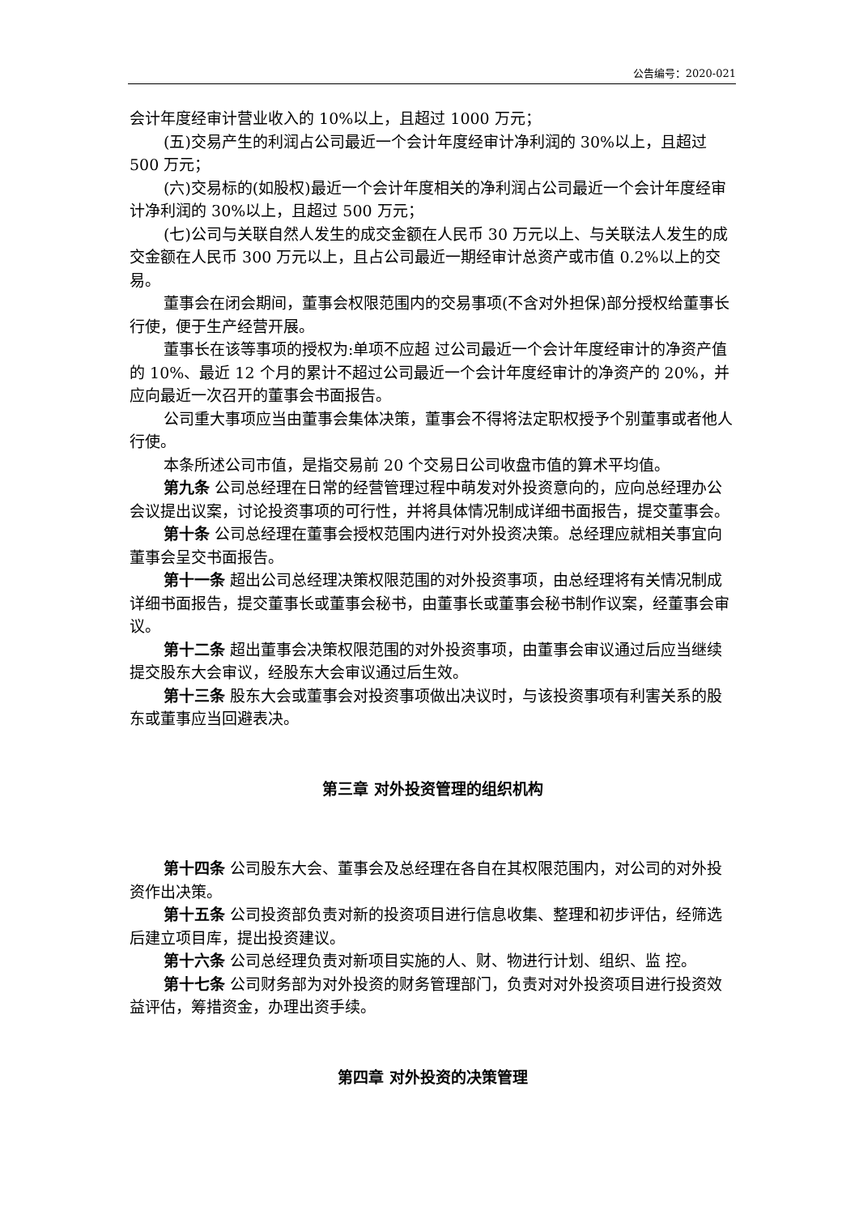公告编号：2020-021
会计年度经审计营业收入的 10%以上，且超过 1000 万元；
(五)交易产生的利润占公司最近一个会计年度经审计净利润的 30%以上，且超过 500 万元；
(六)交易标的(如股权)最近一个会计年度相关的净利润占公司最近一个会计年度经审计净利润的 30%以上，且超过 500 万元；
(七)公司与关联自然人发生的成交金额在人民币 30 万元以上、与关联法人发生的成交金额在人民币 300 万元以上，且占公司最近一期经审计总资产或市值 0.2%以上的交易。
董事会在闭会期间，董事会权限范围内的交易事项(不含对外担保)部分授权给董事长行使，便于生产经营开展。
董事长在该等事项的授权为:单项不应超 过公司最近一个会计年度经审计的净资产值的 10%、最近 12 个月的累计不超过公司最近一个会计年度经审计的净资产的 20%，并应向最近一次召开的董事会书面报告。
公司重大事项应当由董事会集体决策，董事会不得将法定职权授予个别董事或者他人行使。
本条所述公司市值，是指交易前 20 个交易日公司收盘市值的算术平均值。
第九条 公司总经理在日常的经营管理过程中萌发对外投资意向的，应向总经理办公会议提出议案，讨论投资事项的可行性，并将具体情况制成详细书面报告，提交董事会。
第十条 公司总经理在董事会授权范围内进行对外投资决策。总经理应就相关事宜向董事会呈交书面报告。
第十一条 超出公司总经理决策权限范围的对外投资事项，由总经理将有关情况制成详细书面报告，提交董事长或董事会秘书，由董事长或董事会秘书制作议案，经董事会审议。
第十二条 超出董事会决策权限范围的对外投资事项，由董事会审议通过后应当继续提交股东大会审议，经股东大会审议通过后生效。
第十三条 股东大会或董事会对投资事项做出决议时，与该投资事项有利害关系的股东或董事应当回避表决。
第三章 对外投资管理的组织机构
第十四条 公司股东大会、董事会及总经理在各自在其权限范围内，对公司的对外投资作出决策。
第十五条 公司投资部负责对新的投资项目进行信息收集、整理和初步评估，经筛选后建立项目库，提出投资建议。
第十六条 公司总经理负责对新项目实施的人、财、物进行计划、组织、监 控。
第十七条 公司财务部为对外投资的财务管理部门，负责对对外投资项目进行投资效益评估，筹措资金，办理出资手续。
第四章 对外投资的决策管理